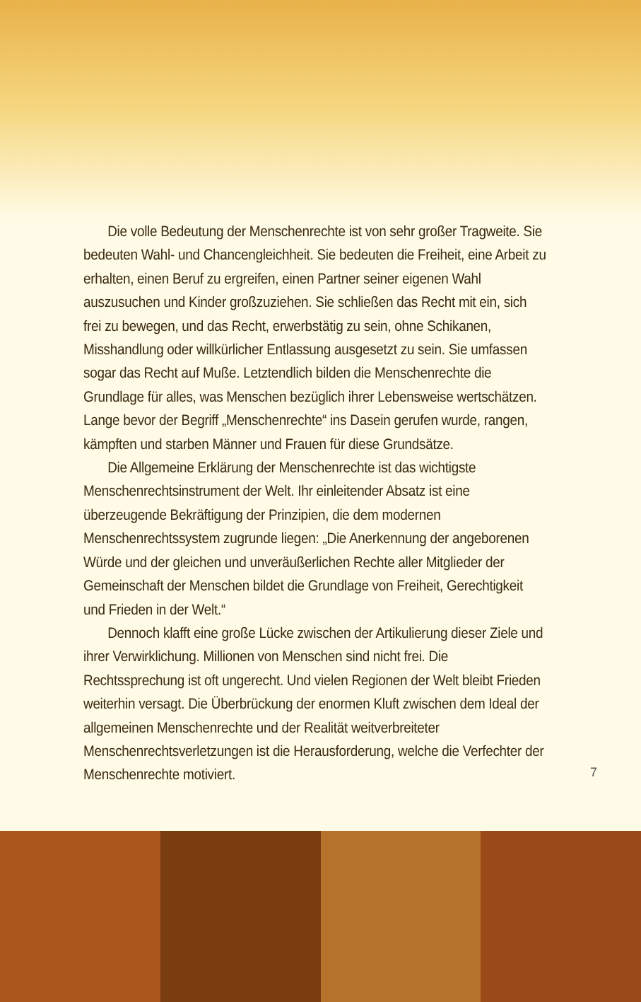Die volle Bedeutung der Menschenrechte ist von sehr großer Tragweite. Sie bedeuten Wahl- und Chancengleichheit. Sie bedeuten die Freiheit, eine Arbeit zu erhalten, einen Beruf zu ergreifen, einen Partner seiner eigenen Wahl auszusuchen und Kinder großzuziehen. Sie schließen das Recht mit ein, sich frei zu bewegen, und das Recht, erwerbstätig zu sein, ohne Schikanen, Misshandlung oder willkürlicher Entlassung ausgesetzt zu sein. Sie umfassen sogar das Recht auf Muße. Letztendlich bilden die Menschenrechte die Grundlage für alles, was Menschen bezüglich ihrer Lebensweise wertschätzen. Lange bevor der Begriff „Menschenrechte“ ins Dasein gerufen wurde, rangen, kämpften und starben Männer und Frauen für diese Grundsätze.
Die Allgemeine Erklärung der Menschenrechte ist das wichtigste Menschenrechtsinstrument der Welt. Ihr einleitender Absatz ist eine überzeugende Bekräftigung der Prinzipien, die dem modernen Menschenrechtssystem zugrunde liegen: „Die Anerkennung der angeborenen Würde und der gleichen und unveräußerlichen Rechte aller Mitglieder der Gemeinschaft der Menschen bildet die Grundlage von Freiheit, Gerechtigkeit und Frieden in der Welt.“
Dennoch klafft eine große Lücke zwischen der Artikulierung dieser Ziele und ihrer Verwirklichung. Millionen von Menschen sind nicht frei. Die Rechtssprechung ist oft ungerecht. Und vielen Regionen der Welt bleibt Frieden weiterhin versagt. Die Überbrückung der enormen Kluft zwischen dem Ideal der allgemeinen Menschenrechte und der Realität weitverbreiteter Menschenrechtsverletzungen ist die Herausforderung, welche die Verfechter der Menschenrechte motiviert.
7